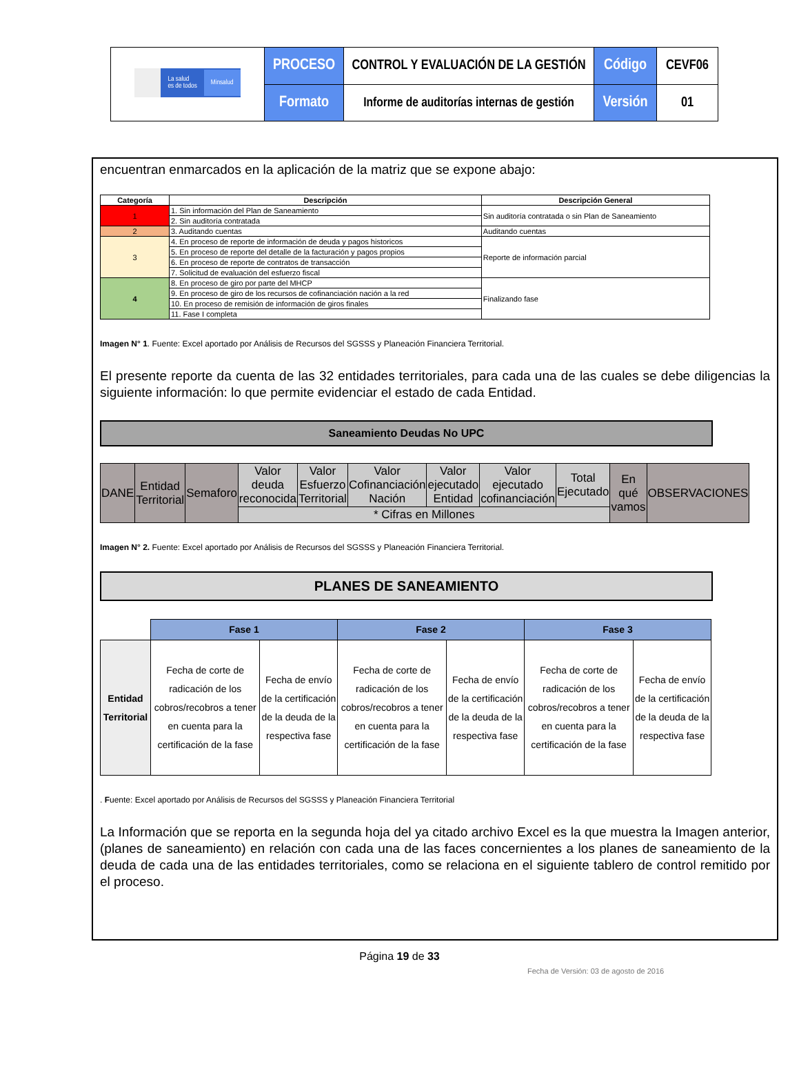| La salud es de todos Minsalud | PROCESO | CONTROL Y EVALUACIÓN DE LA GESTIÓN | Código | CEVF06 |
| | Formato | Informe de auditorías internas de gestión | Versión | 01 |
encuentran enmarcados en la aplicación de la matriz que se expone abajo:
| Categoría | Descripción | Descripción General |
| --- | --- | --- |
| 1 | 1. Sin información del Plan de Saneamiento | Sin auditoría contratada o sin Plan de Saneamiento |
| | 2. Sin auditoría contratada | |
| 2 | 3. Auditando cuentas | Auditando cuentas |
| 3 | 4. En proceso de reporte de información de deuda y pagos historicos | Reporte de información parcial |
| | 5. En proceso de reporte del detalle de la facturación y pagos propios | |
| | 6. En proceso de reporte de contratos de transacción | |
| | 7. Solicitud de evaluación del esfuerzo fiscal | |
| 4 | 8. En proceso de giro por parte del MHCP | Finalizando fase |
| | 9. En proceso de giro de los recursos de cofinanciación nación a la red | |
| | 10. En proceso de remisión de información de giros finales | |
| | 11. Fase I completa | |
Imagen N° 1. Fuente: Excel aportado por Análisis de Recursos del SGSSS y Planeación Financiera Territorial.
El presente reporte da cuenta de las 32 entidades territoriales, para cada una de las cuales se debe diligencias la siguiente información: lo que permite evidenciar el estado de cada Entidad.
Saneamiento Deudas No UPC
| DANE | Entidad Territorial | Semaforo | Valor deuda reconocida | Valor Esfuerzo Territorial | Valor Cofinanciación Nación | Valor ejecutado Entidad | Valor ejecutado cofinanciación | Total Ejecutado | En qué vamos | OBSERVACIONES |
| | | | * Cifras en Millones | | | | | | | |
Imagen N° 2. Fuente: Excel aportado por Análisis de Recursos del SGSSS y Planeación Financiera Territorial.
PLANES DE SANEAMIENTO
| | Fase 1 | | Fase 2 | | Fase 3 | |
| Entidad Territorial | Fecha de corte de radicación de los cobros/recobros a tener en cuenta para la certificación de la fase | Fecha de envío de la certificación de la deuda de la respectiva fase | Fecha de corte de radicación de los cobros/recobros a tener en cuenta para la certificación de la fase | Fecha de envío de la certificación de la deuda de la respectiva fase | Fecha de corte de radicación de los cobros/recobros a tener en cuenta para la certificación de la fase | Fecha de envío de la certificación de la deuda de la respectiva fase |
. Fuente: Excel aportado por Análisis de Recursos del SGSSS y Planeación Financiera Territorial
La Información que se reporta en la segunda hoja del ya citado archivo Excel es la que muestra la Imagen anterior, (planes de saneamiento) en relación con cada una de las faces concernientes a los planes de saneamiento de la deuda de cada una de las entidades territoriales, como se relaciona en el siguiente tablero de control remitido por el proceso.
Página 19 de 33
Fecha de Versión: 03 de agosto de 2016